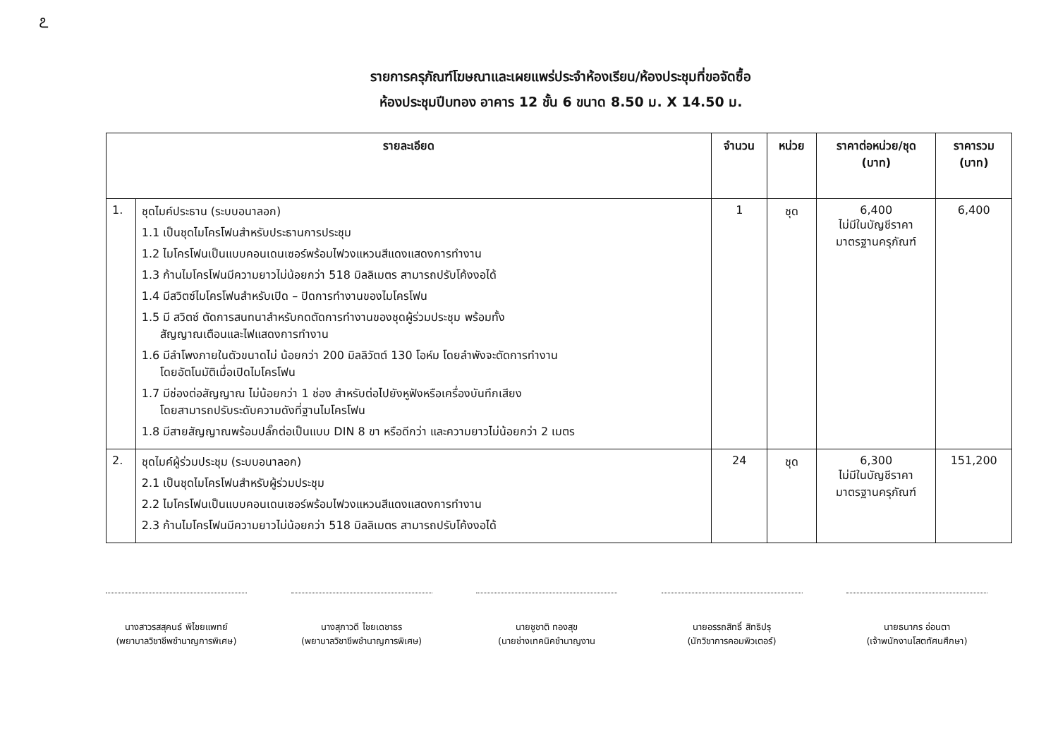೭
รายการครุภัณฑ์โฆษณาและเผยแพร่ประจำห้องเรียน/ห้องประชุมที่ขอจัดซื้อ
ห้องประชุมปีบทอง อาคาร 12 ชั้น 6 ขนาด 8.50 ม. X 14.50 ม.
| รายละเอียด | | จำนวน | หน่วย | ราคาต่อหน่วย/ชุด (บาท) | ราคารวม (บาท) |
| --- | --- | --- | --- | --- | --- |
| 1. | ชุดไมค์ประธาน (ระบบอนาลอก) 1.1 เป็นชุดไมโครโฟนสำหรับประธานการประชุม 1.2 ไมโครโฟนเป็นแบบคอนเดนเซอร์พร้อมไฟวงแหวนสีแดงแสดงการทำงาน 1.3 ก้านไมโครโฟนมีความยาวไม่น้อยกว่า 518 มิลลิเมตร สามารถปรับโค้งงอได้ 1.4 มีสวิตซ์ไมโครโฟนสำหรับเปิด – ปิดการทำงานของไมโครโฟน 1.5 มี สวิตซ์ ตัดการสนทนาสำหรับกดตัดการทำงานของชุดผู้ร่วมประชุม พร้อมทั้ง สัญญาณเตือนและไฟแสดงการทำงาน 1.6 มีลำโพงภายในตัวขนาดไม่ น้อยกว่า 200 มิลลิวัตต์ 130 โอห์ม โดยลำพังจะตัดการทำงาน โดยอัตโนมัติเมื่อเปิดไมโครโฟน 1.7 มีช่องต่อสัญญาณ ไม่น้อยกว่า 1 ช่อง สำหรับต่อไปยังหูฟังหรือเครื่องบันทึกเสียง โดยสามารถปรับระดับความดังที่ฐานไมโครโฟน 1.8 มีสายสัญญาณพร้อมปลั๊กต่อเป็นแบบ DIN 8 ขา หรือดีกว่า และความยาวไม่น้อยกว่า 2 เมตร | 1 | ชุด | 6,400 ไม่มีในบัญชีราคา มาตรฐานครุภัณฑ์ | 6,400 |
| 2. | ชุดไมค์ผู้ร่วมประชุม (ระบบอนาลอก) 2.1 เป็นชุดไมโครโฟนสำหรับผู้ร่วมประชุม 2.2 ไมโครโฟนเป็นแบบคอนเดนเซอร์พร้อมไฟวงแหวนสีแดงแสดงการทำงาน 2.3 ก้านไมโครโฟนมีความยาวไม่น้อยกว่า 518 มิลลิเมตร สามารถปรับโค้งงอได้ | 24 | ชุด | 6,300 ไม่มีในบัญชีราคา มาตรฐานครุภัณฑ์ | 151,200 |
นางสาวรสสุคนธ์ พิไชยแพทย์
(พยาบาลวิชาชีพชำนาญการพิเศษ)
นางสุภาวดี ไชยเดชาธร
(พยาบาลวิชาชีพชำนาญการพิเศษ)
นายชูชาติ ทองสุข
(นายช่างเทคนิคชำนาญงาน
นายอรรถสิทธิ์ สิทธิปรุ
(นักวิชาการคอมพิวเตอร์)
นายธนากร อ่อนตา
(เจ้าพนักงานโสตทัศนศึกษา)